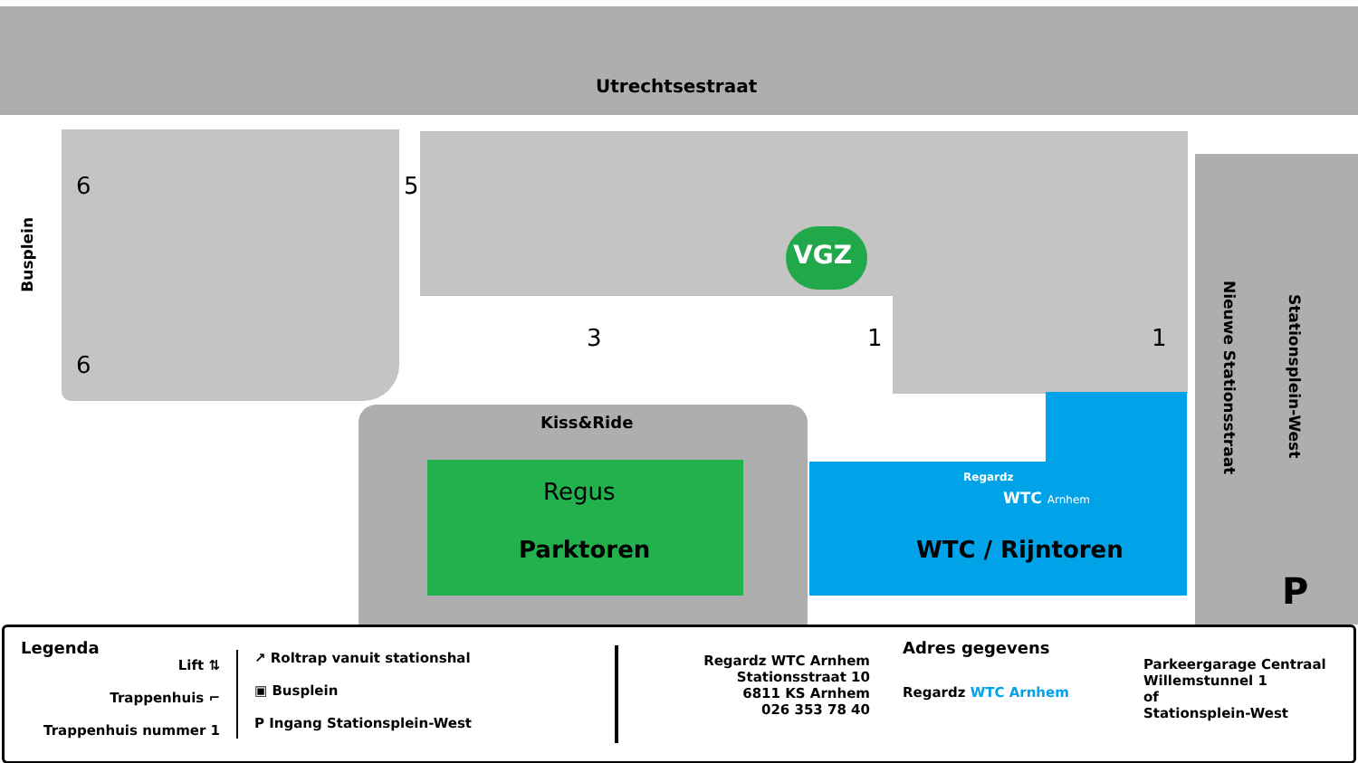Utrechtsestraat
Busplein
Nieuwe Stationsstraat
Stationsplein-West
6 5
6
3 1 1
VGZ
Kiss&Ride
Regus
Parktoren
Regardz
WTC Arnhem
WTC / Rijntoren
P
Legenda
Lift ⇅
Trappenhuis ⌐
Trappenhuis nummer 1
↗ Roltrap vanuit stationshal
▣ Busplein
P Ingang Stationsplein-West
Regardz WTC Arnhem
Stationsstraat 10
6811 KS Arnhem
026 353 78 40
Adres gegevens
Regardz WTC Arnhem
Parkeergarage Centraal
Willemstunnel 1
of
Stationsplein-West